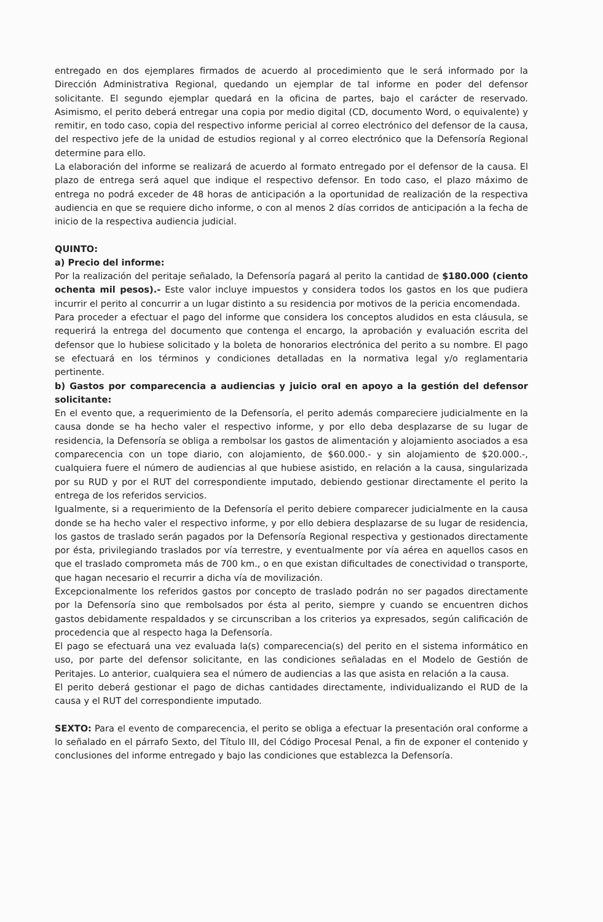entregado en dos ejemplares firmados de acuerdo al procedimiento que le será informado por la Dirección Administrativa Regional, quedando un ejemplar de tal informe en poder del defensor solicitante. El segundo ejemplar quedará en la oficina de partes, bajo el carácter de reservado. Asimismo, el perito deberá entregar una copia por medio digital (CD, documento Word, o equivalente) y remitir, en todo caso, copia del respectivo informe pericial al correo electrónico del defensor de la causa, del respectivo jefe de la unidad de estudios regional y al correo electrónico que la Defensoría Regional determine para ello.
La elaboración del informe se realizará de acuerdo al formato entregado por el defensor de la causa. El plazo de entrega será aquel que indique el respectivo defensor. En todo caso, el plazo máximo de entrega no podrá exceder de 48 horas de anticipación a la oportunidad de realización de la respectiva audiencia en que se requiere dicho informe, o con al menos 2 días corridos de anticipación a la fecha de inicio de la respectiva audiencia judicial.
QUINTO:
a) Precio del informe:
Por la realización del peritaje señalado, la Defensoría pagará al perito la cantidad de $180.000 (ciento ochenta mil pesos).- Este valor incluye impuestos y considera todos los gastos en los que pudiera incurrir el perito al concurrir a un lugar distinto a su residencia por motivos de la pericia encomendada.
Para proceder a efectuar el pago del informe que considera los conceptos aludidos en esta cláusula, se requerirá la entrega del documento que contenga el encargo, la aprobación y evaluación escrita del defensor que lo hubiese solicitado y la boleta de honorarios electrónica del perito a su nombre. El pago se efectuará en los términos y condiciones detalladas en la normativa legal y/o reglamentaria pertinente.
b) Gastos por comparecencia a audiencias y juicio oral en apoyo a la gestión del defensor solicitante:
En el evento que, a requerimiento de la Defensoría, el perito además compareciere judicialmente en la causa donde se ha hecho valer el respectivo informe, y por ello deba desplazarse de su lugar de residencia, la Defensoría se obliga a rembolsar los gastos de alimentación y alojamiento asociados a esa comparecencia con un tope diario, con alojamiento, de $60.000.- y sin alojamiento de $20.000.-, cualquiera fuere el número de audiencias al que hubiese asistido, en relación a la causa, singularizada por su RUD y por el RUT del correspondiente imputado, debiendo gestionar directamente el perito la entrega de los referidos servicios.
Igualmente, si a requerimiento de la Defensoría el perito debiere comparecer judicialmente en la causa donde se ha hecho valer el respectivo informe, y por ello debiera desplazarse de su lugar de residencia, los gastos de traslado serán pagados por la Defensoría Regional respectiva y gestionados directamente por ésta, privilegiando traslados por vía terrestre, y eventualmente por vía aérea en aquellos casos en que el traslado comprometa más de 700 km., o en que existan dificultades de conectividad o transporte, que hagan necesario el recurrir a dicha vía de movilización.
Excepcionalmente los referidos gastos por concepto de traslado podrán no ser pagados directamente por la Defensoría sino que rembolsados por ésta al perito, siempre y cuando se encuentren dichos gastos debidamente respaldados y se circunscriban a los criterios ya expresados, según calificación de procedencia que al respecto haga la Defensoría.
El pago se efectuará una vez evaluada la(s) comparecencia(s) del perito en el sistema informático en uso, por parte del defensor solicitante, en las condiciones señaladas en el Modelo de Gestión de Peritajes. Lo anterior, cualquiera sea el número de audiencias a las que asista en relación a la causa.
El perito deberá gestionar el pago de dichas cantidades directamente, individualizando el RUD de la causa y el RUT del correspondiente imputado.
SEXTO: Para el evento de comparecencia, el perito se obliga a efectuar la presentación oral conforme a lo señalado en el párrafo Sexto, del Título III, del Código Procesal Penal, a fin de exponer el contenido y conclusiones del informe entregado y bajo las condiciones que establezca la Defensoría.